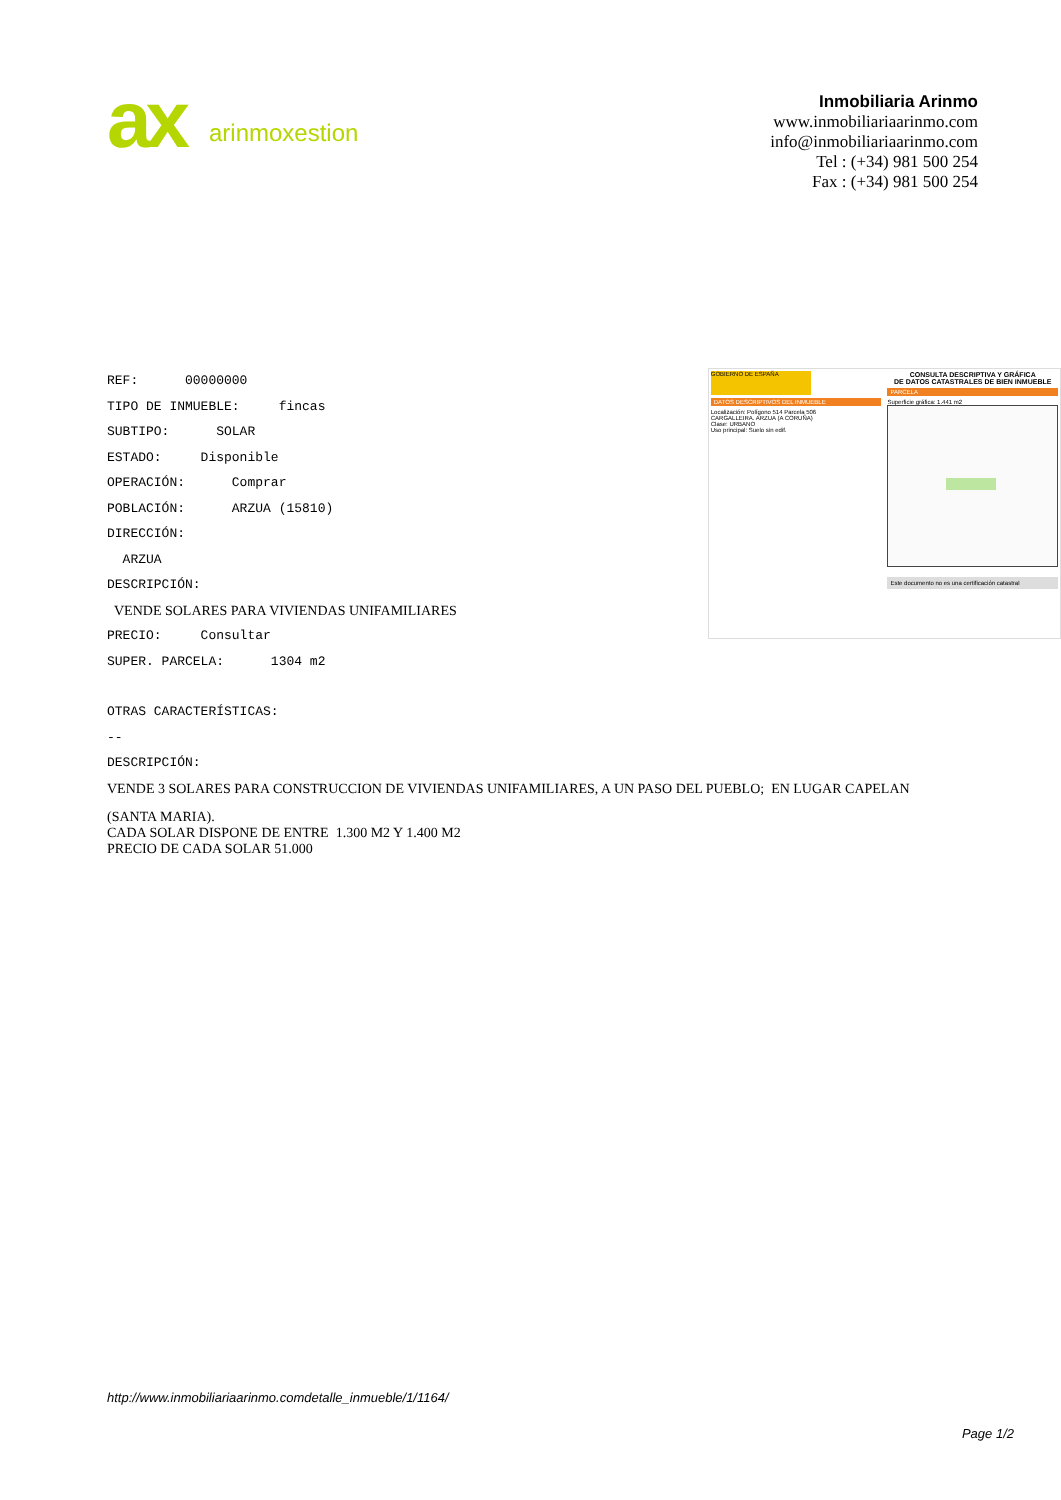ax arinmoxestion
Inmobiliaria Arinmo
www.inmobiliariaarinmo.com
info@inmobiliariaarinmo.com
Tel : (+34) 981 500 254
Fax : (+34) 981 500 254
REF: 00000000
TIPO DE INMUEBLE: fincas
SUBTIPO: SOLAR
ESTADO: Disponible
OPERACIÓN: Comprar
POBLACIÓN: ARZUA (15810)
DIRECCIÓN:
ARZUA
DESCRIPCIÓN:
VENDE SOLARES PARA VIVIENDAS UNIFAMILIARES
PRECIO: Consultar
SUPER. PARCELA: 1304 m2
GOBIERNO DE ESPAÑA
DATOS DESCRIPTIVOS DEL INMUEBLE
Localización: Polígono 514 Parcela 506
CARGALLEIRA. ARZUA (A CORUÑA)
Clase: URBANO
Uso principal: Suelo sin edif.
CONSULTA DESCRIPTIVA Y GRÁFICA
DE DATOS CATASTRALES DE BIEN INMUEBLE
PARCELA
Superficie gráfica: 1.441 m2
Este documento no es una certificación catastral
OTRAS CARACTERÍSTICAS:
--
DESCRIPCIÓN:
VENDE 3 SOLARES PARA CONSTRUCCION DE VIVIENDAS UNIFAMILIARES, A UN PASO DEL PUEBLO; EN LUGAR CAPELAN
(SANTA MARIA).
CADA SOLAR DISPONE DE ENTRE 1.300 M2 Y 1.400 M2
PRECIO DE CADA SOLAR 51.000
http://www.inmobiliariaarinmo.comdetalle_inmueble/1/1164/
Page 1/2